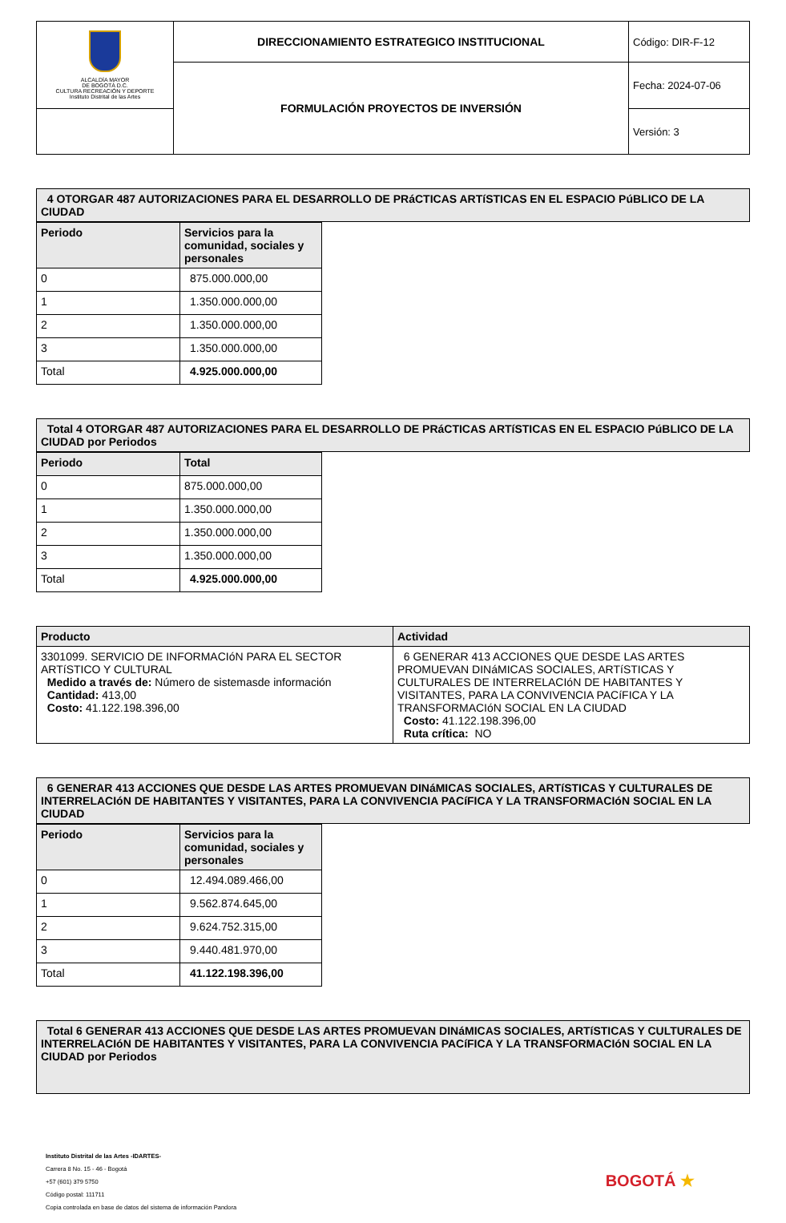| ALCALDÍA MAYOR DE BOGOTÁ D.C. CULTURA RECREACIÓN Y DEPORTE Instituto Distrital de las Artes | DIRECCIONAMIENTO ESTRATEGICO INSTITUCIONAL | Código: DIR-F-12 |
| | FORMULACIÓN PROYECTOS DE INVERSIÓN | Fecha: 2024-07-06 |
| | | Versión: 3 |
| 4 OTORGAR 487 AUTORIZACIONES PARA EL DESARROLLO DE PRáCTICAS ARTíSTICAS EN EL ESPACIO PúBLICO DE LA CIUDAD |
| Periodo | Servicios para la comunidad, sociales y personales |
| --- | --- |
| 0 | 875.000.000,00 |
| 1 | 1.350.000.000,00 |
| 2 | 1.350.000.000,00 |
| 3 | 1.350.000.000,00 |
| Total | 4.925.000.000,00 |
| Total 4 OTORGAR 487 AUTORIZACIONES PARA EL DESARROLLO DE PRáCTICAS ARTíSTICAS EN EL ESPACIO PúBLICO DE LA CIUDAD por Periodos |
| Periodo | Total |
| --- | --- |
| 0 | 875.000.000,00 |
| 1 | 1.350.000.000,00 |
| 2 | 1.350.000.000,00 |
| 3 | 1.350.000.000,00 |
| Total | 4.925.000.000,00 |
| Producto | Actividad |
| --- | --- |
| 3301099. SERVICIO DE INFORMACIóN PARA EL SECTOR ARTíSTICO Y CULTURAL Medido a través de: Número de sistemasde información Cantidad: 413,00 Costo: 41.122.198.396,00 | 6 GENERAR 413 ACCIONES QUE DESDE LAS ARTES PROMUEVAN DINáMICAS SOCIALES, ARTíSTICAS Y CULTURALES DE INTERRELACIóN DE HABITANTES Y VISITANTES, PARA LA CONVIVENCIA PACíFICA Y LA TRANSFORMACIóN SOCIAL EN LA CIUDAD Costo: 41.122.198.396,00 Ruta crítica: NO |
| 6 GENERAR 413 ACCIONES QUE DESDE LAS ARTES PROMUEVAN DINáMICAS SOCIALES, ARTíSTICAS Y CULTURALES DE INTERRELACIóN DE HABITANTES Y VISITANTES, PARA LA CONVIVENCIA PACíFICA Y LA TRANSFORMACIóN SOCIAL EN LA CIUDAD |
| Periodo | Servicios para la comunidad, sociales y personales |
| --- | --- |
| 0 | 12.494.089.466,00 |
| 1 | 9.562.874.645,00 |
| 2 | 9.624.752.315,00 |
| 3 | 9.440.481.970,00 |
| Total | 41.122.198.396,00 |
| Total 6 GENERAR 413 ACCIONES QUE DESDE LAS ARTES PROMUEVAN DINáMICAS SOCIALES, ARTíSTICAS Y CULTURALES DE INTERRELACIóN DE HABITANTES Y VISITANTES, PARA LA CONVIVENCIA PACíFICA Y LA TRANSFORMACIóN SOCIAL EN LA CIUDAD por Periodos |
Instituto Distrital de las Artes -IDARTES-
Carrera 8 No. 15 - 46 - Bogotá
+57 (601) 379 5750
Código postal: 111711
Copia controlada en base de datos del sistema de información Pandora
BOGOTÁ ★